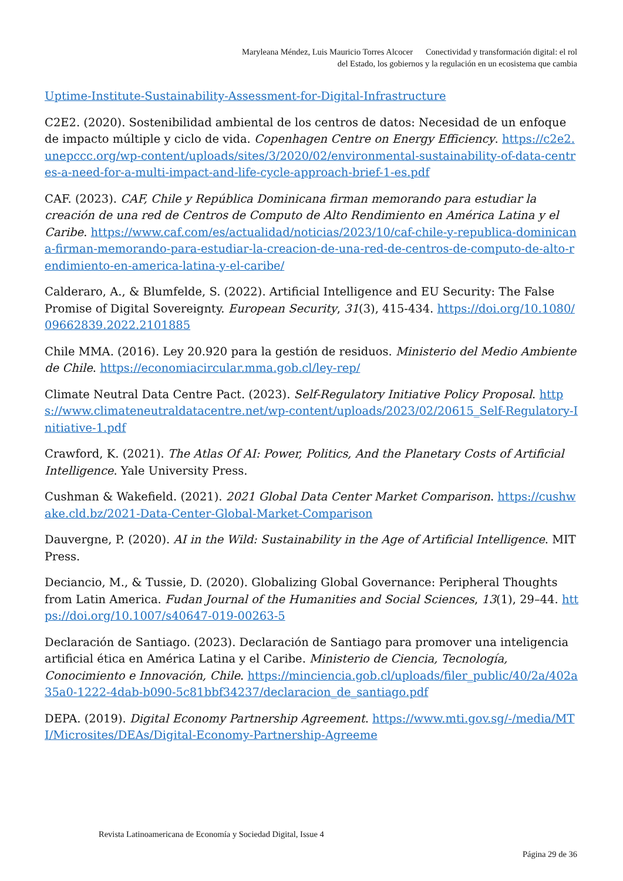Maryleana Méndez, Luis Mauricio Torres Alcocer Conectividad y transformación digital: el rol
del Estado, los gobiernos y la regulación en un ecosistema que cambia
Uptime-Institute-Sustainability-Assessment-for-Digital-Infrastructure
C2E2. (2020). Sostenibilidad ambiental de los centros de datos: Necesidad de un enfoque de impacto múltiple y ciclo de vida. Copenhagen Centre on Energy Efficiency. https://c2e2.unepccc.org/wp-content/uploads/sites/3/2020/02/environmental-sustainability-of-data-centres-a-need-for-a-multi-impact-and-life-cycle-approach-brief-1-es.pdf
CAF. (2023). CAF, Chile y República Dominicana firman memorando para estudiar la creación de una red de Centros de Computo de Alto Rendimiento en América Latina y el Caribe. https://www.caf.com/es/actualidad/noticias/2023/10/caf-chile-y-republica-dominicana-firman-memorando-para-estudiar-la-creacion-de-una-red-de-centros-de-computo-de-alto-rendimiento-en-america-latina-y-el-caribe/
Calderaro, A., & Blumfelde, S. (2022). Artificial Intelligence and EU Security: The False Promise of Digital Sovereignty. European Security, 31(3), 415-434. https://doi.org/10.1080/09662839.2022.2101885
Chile MMA. (2016). Ley 20.920 para la gestión de residuos. Ministerio del Medio Ambiente de Chile. https://economiacircular.mma.gob.cl/ley-rep/
Climate Neutral Data Centre Pact. (2023). Self-Regulatory Initiative Policy Proposal. https://www.climateneutraldatacentre.net/wp-content/uploads/2023/02/20615_Self-Regulatory-Initiative-1.pdf
Crawford, K. (2021). The Atlas Of AI: Power, Politics, And the Planetary Costs of Artificial Intelligence. Yale University Press.
Cushman & Wakefield. (2021). 2021 Global Data Center Market Comparison. https://cushwake.cld.bz/2021-Data-Center-Global-Market-Comparison
Dauvergne, P. (2020). AI in the Wild: Sustainability in the Age of Artificial Intelligence. MIT Press.
Deciancio, M., & Tussie, D. (2020). Globalizing Global Governance: Peripheral Thoughts from Latin America. Fudan Journal of the Humanities and Social Sciences, 13(1), 29–44. https://doi.org/10.1007/s40647-019-00263-5
Declaración de Santiago. (2023). Declaración de Santiago para promover una inteligencia artificial ética en América Latina y el Caribe. Ministerio de Ciencia, Tecnología, Conocimiento e Innovación, Chile. https://minciencia.gob.cl/uploads/filer_public/40/2a/402a35a0-1222-4dab-b090-5c81bbf34237/declaracion_de_santiago.pdf
DEPA. (2019). Digital Economy Partnership Agreement. https://www.mti.gov.sg/-/media/MTI/Microsites/DEAs/Digital-Economy-Partnership-Agreeme
Revista Latinoamericana de Economía y Sociedad Digital, Issue 4
Página 29 de 36